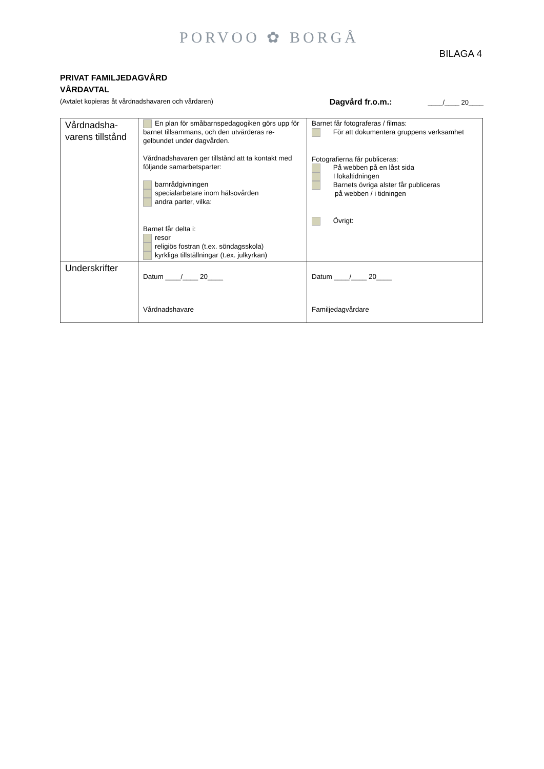PORVOO ✿ BORGÅ
BILAGA 4
PRIVAT FAMILJEDAGVÅRD
VÅRDAVTAL
(Avtalet kopieras åt vårdnadshavaren och vårdaren) Dagvård fr.o.m.: ____/____ 20____
| Vårdnadsha- varens tillstånd | En plan för småbarnspedagogiken görs upp för barnet tillsammans, och den utvärderas re-gelbundet under dagvården. Vårdnadshavaren ger tillstånd att ta kontakt med följande samarbetsparter: barnrådgivningen specialarbetare inom hälsovården andra parter, vilka: Barnet får delta i: resor religiös fostran (t.ex. söndagsskola) kyrkliga tillställningar (t.ex. julkyrkan) | Barnet får fotograferas / filmas: För att dokumentera gruppens verksamhet Fotografierna får publiceras: På webben på en låst sida I lokaltidningen Barnets övriga alster får publiceras på webben / i tidningen Övrigt: |
| Underskrifter | Datum ____/____ 20____ Vårdnadshavare | Datum ____/____ 20____ Familjedagvårdare |